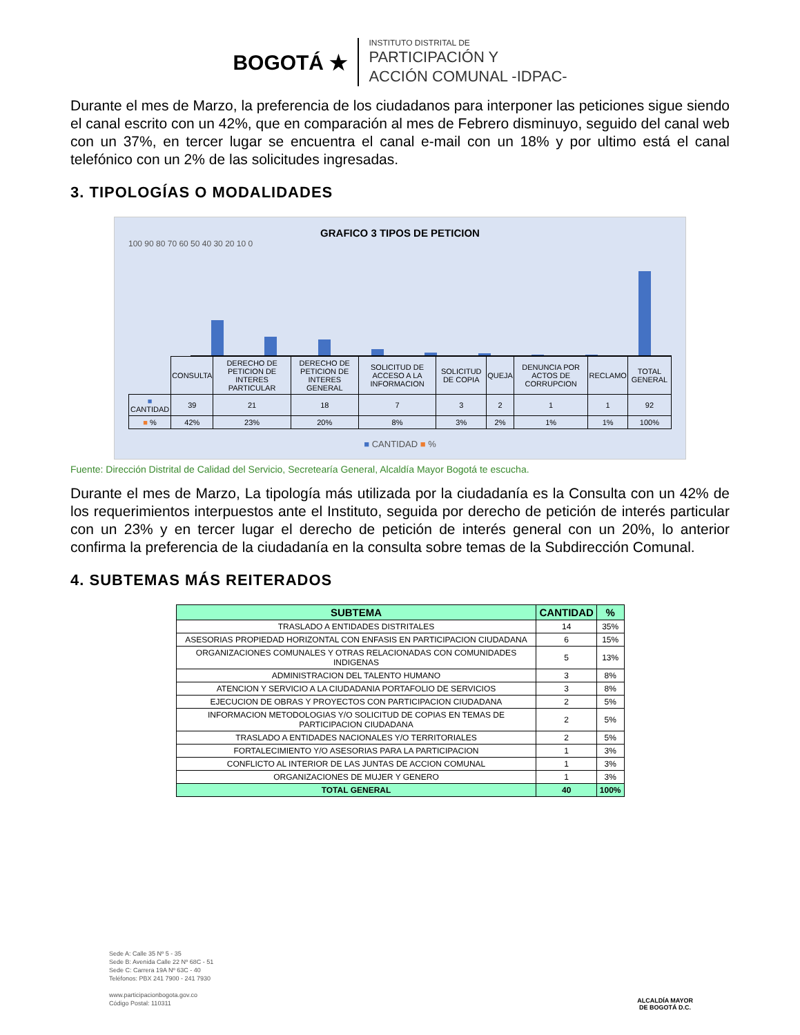BOGOTÁ ★
INSTITUTO DISTRITAL DE
PARTICIPACIÓN Y
ACCIÓN COMUNAL -IDPAC-
Durante el mes de Marzo, la preferencia de los ciudadanos para interponer las peticiones sigue siendo el canal escrito con un 42%, que en comparación al mes de Febrero disminuyo, seguido del canal web con un 37%, en tercer lugar se encuentra el canal e-mail con un 18% y por ultimo está el canal telefónico con un 2% de las solicitudes ingresadas.
3. TIPOLOGÍAS O MODALIDADES
GRAFICO 3 TIPOS DE PETICION
100 90 80 70 60 50 40 30 20 10 0
| | CONSULTA | DERECHO DE PETICION DE INTERES PARTICULAR | DERECHO DE PETICION DE INTERES GENERAL | SOLICITUD DE ACCESO A LA INFORMACION | SOLICITUD DE COPIA | QUEJA | DENUNCIA POR ACTOS DE CORRUPCION | RECLAMO | TOTAL GENERAL |
| ■ CANTIDAD | 39 | 21 | 18 | 7 | 3 | 2 | 1 | 1 | 92 |
| ■ % | 42% | 23% | 20% | 8% | 3% | 2% | 1% | 1% | 100% |
■ CANTIDAD ■ %
Fuente: Dirección Distrital de Calidad del Servicio, Secretearía General, Alcaldía Mayor Bogotá te escucha.
Durante el mes de Marzo, La tipología más utilizada por la ciudadanía es la Consulta con un 42% de los requerimientos interpuestos ante el Instituto, seguida por derecho de petición de interés particular con un 23% y en tercer lugar el derecho de petición de interés general con un 20%, lo anterior confirma la preferencia de la ciudadanía en la consulta sobre temas de la Subdirección Comunal.
4. SUBTEMAS MÁS REITERADOS
| SUBTEMA | CANTIDAD | % |
| --- | --- | --- |
| TRASLADO A ENTIDADES DISTRITALES | 14 | 35% |
| ASESORIAS PROPIEDAD HORIZONTAL CON ENFASIS EN PARTICIPACION CIUDADANA | 6 | 15% |
| ORGANIZACIONES COMUNALES Y OTRAS RELACIONADAS CON COMUNIDADES INDIGENAS | 5 | 13% |
| ADMINISTRACION DEL TALENTO HUMANO | 3 | 8% |
| ATENCION Y SERVICIO A LA CIUDADANIA PORTAFOLIO DE SERVICIOS | 3 | 8% |
| EJECUCION DE OBRAS Y PROYECTOS CON PARTICIPACION CIUDADANA | 2 | 5% |
| INFORMACION METODOLOGIAS Y/O SOLICITUD DE COPIAS EN TEMAS DE PARTICIPACION CIUDADANA | 2 | 5% |
| TRASLADO A ENTIDADES NACIONALES Y/O TERRITORIALES | 2 | 5% |
| FORTALECIMIENTO Y/O ASESORIAS PARA LA PARTICIPACION | 1 | 3% |
| CONFLICTO AL INTERIOR DE LAS JUNTAS DE ACCION COMUNAL | 1 | 3% |
| ORGANIZACIONES DE MUJER Y GENERO | 1 | 3% |
| TOTAL GENERAL | 40 | 100% |
Sede A: Calle 35 Nº 5 - 35
Sede B: Avenida Calle 22 Nº 68C - 51
Sede C: Carrera 19A Nº 63C - 40
Teléfonos: PBX 241 7900 - 241 7930
www.participacionbogota.gov.co
Código Postal: 110311
ALCALDÍA MAYOR
DE BOGOTÁ D.C.